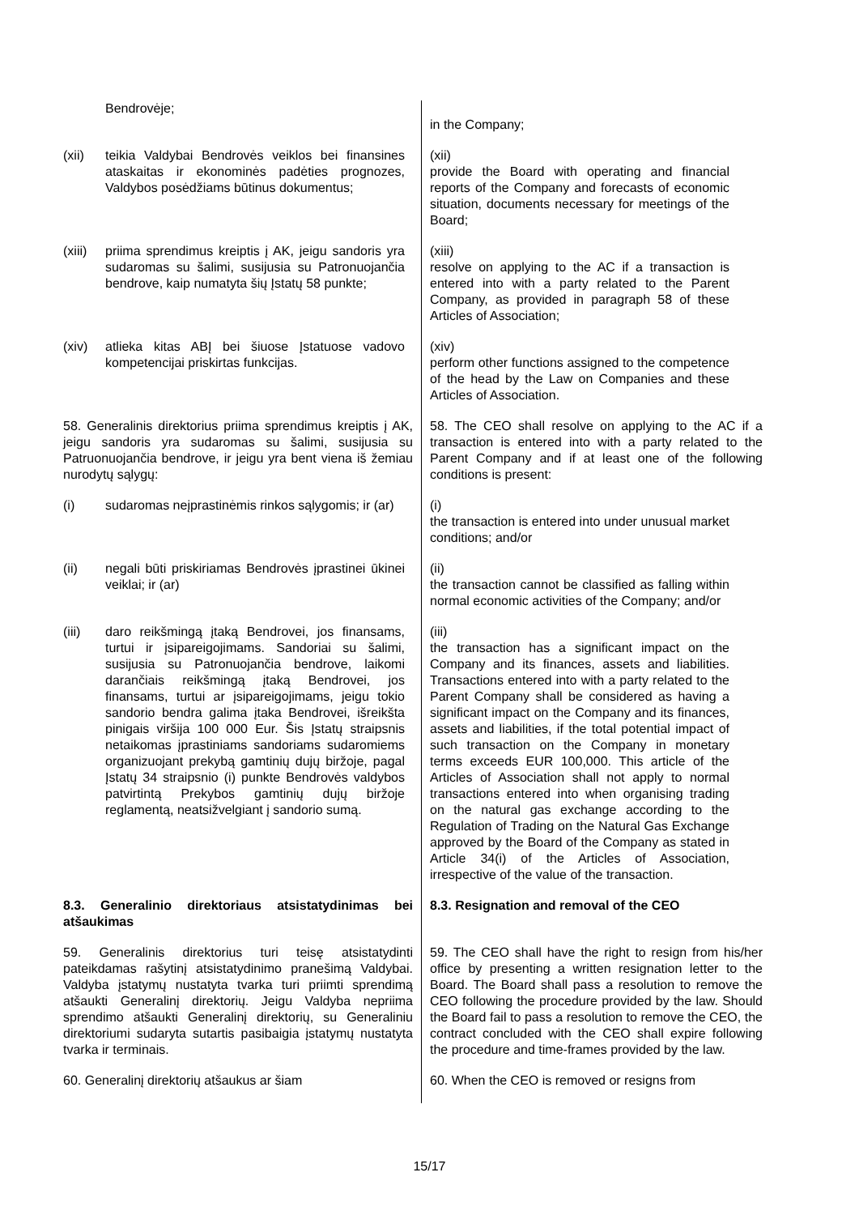| Bendrovėje; | in the Company; |
| (xii) teikia Valdybai Bendrovės veiklos bei finansines ataskaitas ir ekonominės padėties prognozes, Valdybos posėdžiams būtinus dokumentus; | (xii) provide the Board with operating and financial reports of the Company and forecasts of economic situation, documents necessary for meetings of the Board; |
| (xiii) priima sprendimus kreiptis į AK, jeigu sandoris yra sudaromas su šalimi, susijusia su Patronuojančia bendrove, kaip numatyta šių Įstatų 58 punkte; | (xiii) resolve on applying to the AC if a transaction is entered into with a party related to the Parent Company, as provided in paragraph 58 of these Articles of Association; |
| (xiv) atlieka kitas ABĮ bei šiuose Įstatuose vadovo kompetencijai priskirtas funkcijas. | (xiv) perform other functions assigned to the competence of the head by the Law on Companies and these Articles of Association. |
| 58. Generalinis direktorius priima sprendimus kreiptis į AK, jeigu sandoris yra sudaromas su šalimi, susijusia su Patruonuojančia bendrove, ir jeigu yra bent viena iš žemiau nurodytų sąlygų: | 58. The CEO shall resolve on applying to the AC if a transaction is entered into with a party related to the Parent Company and if at least one of the following conditions is present: |
| (i) sudaromas neįprastinėmis rinkos sąlygomis; ir (ar) | (i) the transaction is entered into under unusual market conditions; and/or |
| (ii) negali būti priskiriamas Bendrovės įprastinei ūkinei veiklai; ir (ar) | (ii) the transaction cannot be classified as falling within normal economic activities of the Company; and/or |
| (iii) daro reikšmingą įtaką Bendrovei, jos finansams, turtui ir įsipareigojimams. Sandoriai su šalimi, susijusia su Patronuojančia bendrove, laikomi darančiais reikšmingą įtaką Bendrovei, jos finansams, turtui ar įsipareigojimams, jeigu tokio sandorio bendra galima įtaka Bendrovei, išreikšta pinigais viršija 100 000 Eur. Šis Įstatų straipsnis netaikomas įprastiniams sandoriams sudaromiems organizuojant prekybą gamtinių dujų biržoje, pagal Įstatų 34 straipsnio (i) punkte Bendrovės valdybos patvirtintą Prekybos gamtinių dujų biržoje reglamentą, neatsižvelgiant į sandorio sumą. | (iii) the transaction has a significant impact on the Company and its finances, assets and liabilities. Transactions entered into with a party related to the Parent Company shall be considered as having a significant impact on the Company and its finances, assets and liabilities, if the total potential impact of such transaction on the Company in monetary terms exceeds EUR 100,000. This article of the Articles of Association shall not apply to normal transactions entered into when organising trading on the natural gas exchange according to the Regulation of Trading on the Natural Gas Exchange approved by the Board of the Company as stated in Article 34(i) of the Articles of Association, irrespective of the value of the transaction. |
| 8.3. Generalinio direktoriaus atsistatydinimas bei atšaukimas | 8.3. Resignation and removal of the CEO |
| 59. Generalinis direktorius turi teisę atsistatydinti pateikdamas rašytinį atsistatydinimo pranešimą Valdybai. Valdyba įstatymų nustatyta tvarka turi priimti sprendimą atšaukti Generalinį direktorių. Jeigu Valdyba nepriima sprendimo atšaukti Generalinį direktorių, su Generaliniu direktoriumi sudaryta sutartis pasibaigia įstatymų nustatyta tvarka ir terminais. | 59. The CEO shall have the right to resign from his/her office by presenting a written resignation letter to the Board. The Board shall pass a resolution to remove the CEO following the procedure provided by the law. Should the Board fail to pass a resolution to remove the CEO, the contract concluded with the CEO shall expire following the procedure and time-frames provided by the law. |
| 60. Generalinį direktorių atšaukus ar šiam | 60. When the CEO is removed or resigns from |
15/17